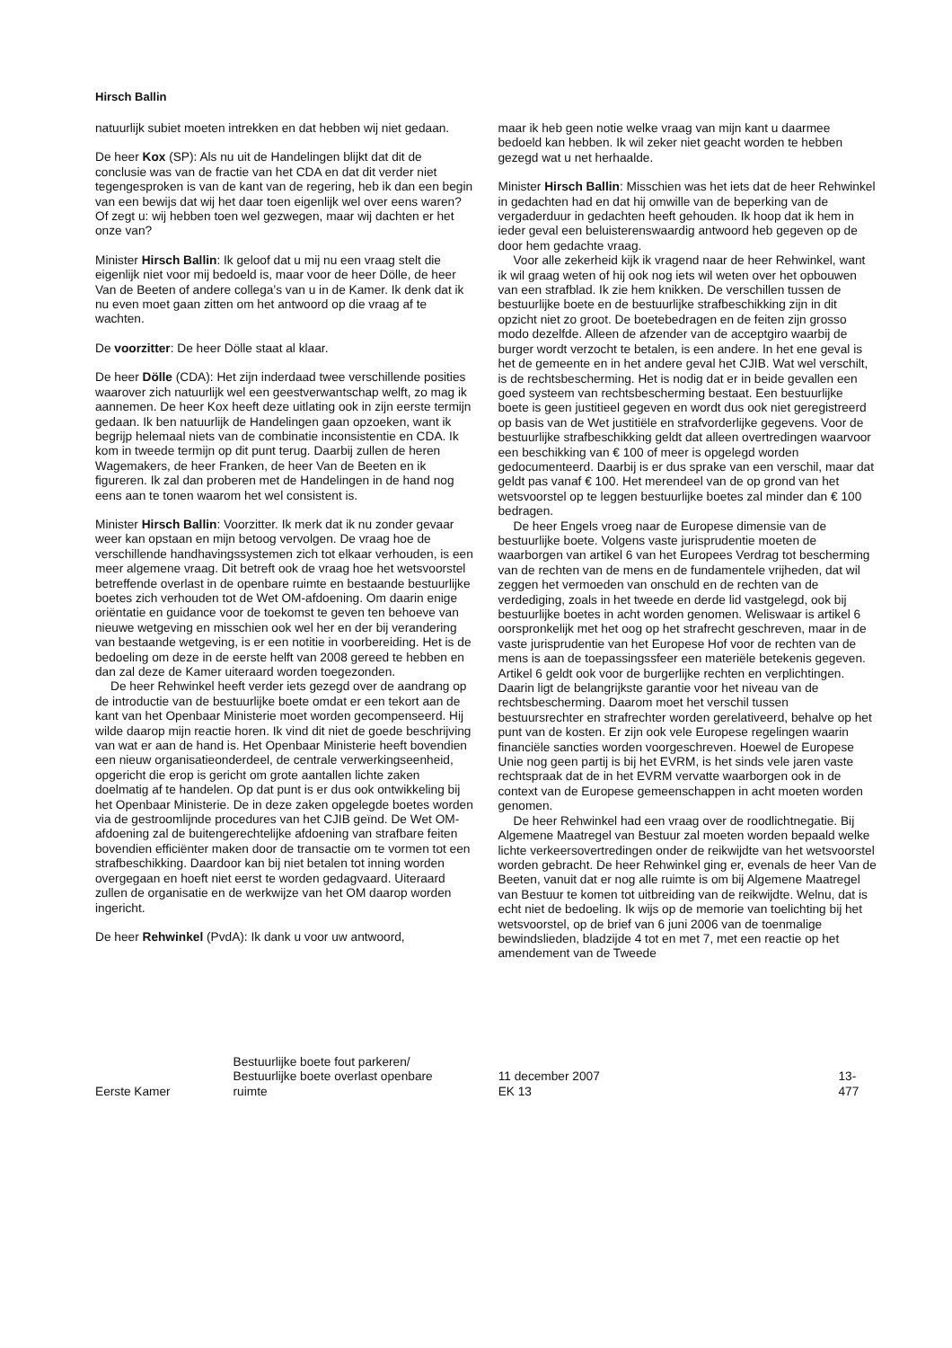Hirsch Ballin
natuurlijk subiet moeten intrekken en dat hebben wij niet gedaan.
De heer Kox (SP): Als nu uit de Handelingen blijkt dat dit de conclusie was van de fractie van het CDA en dat dit verder niet tegengesproken is van de kant van de regering, heb ik dan een begin van een bewijs dat wij het daar toen eigenlijk wel over eens waren? Of zegt u: wij hebben toen wel gezwegen, maar wij dachten er het onze van?
Minister Hirsch Ballin: Ik geloof dat u mij nu een vraag stelt die eigenlijk niet voor mij bedoeld is, maar voor de heer Dölle, de heer Van de Beeten of andere collega’s van u in de Kamer. Ik denk dat ik nu even moet gaan zitten om het antwoord op die vraag af te wachten.
De voorzitter: De heer Dölle staat al klaar.
De heer Dölle (CDA): Het zijn inderdaad twee verschillende posities waarover zich natuurlijk wel een geestverwantschap welft, zo mag ik aannemen. De heer Kox heeft deze uitlating ook in zijn eerste termijn gedaan. Ik ben natuurlijk de Handelingen gaan opzoeken, want ik begrijp helemaal niets van de combinatie inconsistentie en CDA. Ik kom in tweede termijn op dit punt terug. Daarbij zullen de heren Wagemakers, de heer Franken, de heer Van de Beeten en ik figureren. Ik zal dan proberen met de Handelingen in de hand nog eens aan te tonen waarom het wel consistent is.
Minister Hirsch Ballin: Voorzitter. Ik merk dat ik nu zonder gevaar weer kan opstaan en mijn betoog vervolgen. De vraag hoe de verschillende handhavingssystemen zich tot elkaar verhouden, is een meer algemene vraag. Dit betreft ook de vraag hoe het wetsvoorstel betreffende overlast in de openbare ruimte en bestaande bestuurlijke boetes zich verhouden tot de Wet OM-afdoening. Om daarin enige oriëntatie en guidance voor de toekomst te geven ten behoeve van nieuwe wetgeving en misschien ook wel her en der bij verandering van bestaande wetgeving, is er een notitie in voorbereiding. Het is de bedoeling om deze in de eerste helft van 2008 gereed te hebben en dan zal deze de Kamer uiteraard worden toegezonden.
De heer Rehwinkel heeft verder iets gezegd over de aandrang op de introductie van de bestuurlijke boete omdat er een tekort aan de kant van het Openbaar Ministerie moet worden gecompenseerd. Hij wilde daarop mijn reactie horen. Ik vind dit niet de goede beschrijving van wat er aan de hand is. Het Openbaar Ministerie heeft bovendien een nieuw organisatieonderdeel, de centrale verwerkingseenheid, opgericht die erop is gericht om grote aantallen lichte zaken doelmatig af te handelen. Op dat punt is er dus ook ontwikkeling bij het Openbaar Ministerie. De in deze zaken opgelegde boetes worden via de gestroomlijnde procedures van het CJIB geïnd. De Wet OM-afdoening zal de buitengerechtelijke afdoening van strafbare feiten bovendien efficiënter maken door de transactie om te vormen tot een strafbeschikking. Daardoor kan bij niet betalen tot inning worden overgegaan en hoeft niet eerst te worden gedagvaard. Uiteraard zullen de organisatie en de werkwijze van het OM daarop worden ingericht.
De heer Rehwinkel (PvdA): Ik dank u voor uw antwoord,
maar ik heb geen notie welke vraag van mijn kant u daarmee bedoeld kan hebben. Ik wil zeker niet geacht worden te hebben gezegd wat u net herhaalde.
Minister Hirsch Ballin: Misschien was het iets dat de heer Rehwinkel in gedachten had en dat hij omwille van de beperking van de vergaderduur in gedachten heeft gehouden. Ik hoop dat ik hem in ieder geval een beluisterenswaardig antwoord heb gegeven op de door hem gedachte vraag.
Voor alle zekerheid kijk ik vragend naar de heer Rehwinkel, want ik wil graag weten of hij ook nog iets wil weten over het opbouwen van een strafblad. Ik zie hem knikken. De verschillen tussen de bestuurlijke boete en de bestuurlijke strafbeschikking zijn in dit opzicht niet zo groot. De boetebedragen en de feiten zijn grosso modo dezelfde. Alleen de afzender van de acceptgiro waarbij de burger wordt verzocht te betalen, is een andere. In het ene geval is het de gemeente en in het andere geval het CJIB. Wat wel verschilt, is de rechtsbescherming. Het is nodig dat er in beide gevallen een goed systeem van rechtsbescherming bestaat. Een bestuurlijke boete is geen justitieel gegeven en wordt dus ook niet geregistreerd op basis van de Wet justitiële en strafvorderlijke gegevens. Voor de bestuurlijke strafbeschikking geldt dat alleen overtredingen waarvoor een beschikking van € 100 of meer is opgelegd worden gedocumenteerd. Daarbij is er dus sprake van een verschil, maar dat geldt pas vanaf € 100. Het merendeel van de op grond van het wetsvoorstel op te leggen bestuurlijke boetes zal minder dan € 100 bedragen.
De heer Engels vroeg naar de Europese dimensie van de bestuurlijke boete. Volgens vaste jurisprudentie moeten de waarborgen van artikel 6 van het Europees Verdrag tot bescherming van de rechten van de mens en de fundamentele vrijheden, dat wil zeggen het vermoeden van onschuld en de rechten van de verdediging, zoals in het tweede en derde lid vastgelegd, ook bij bestuurlijke boetes in acht worden genomen. Weliswaar is artikel 6 oorspronkelijk met het oog op het strafrecht geschreven, maar in de vaste jurisprudentie van het Europese Hof voor de rechten van de mens is aan de toepassingssfeer een materiële betekenis gegeven. Artikel 6 geldt ook voor de burgerlijke rechten en verplichtingen. Daarin ligt de belangrijkste garantie voor het niveau van de rechtsbescherming. Daarom moet het verschil tussen bestuursrechter en strafrechter worden gerelativeerd, behalve op het punt van de kosten. Er zijn ook vele Europese regelingen waarin financiële sancties worden voorgeschreven. Hoewel de Europese Unie nog geen partij is bij het EVRM, is het sinds vele jaren vaste rechtspraak dat de in het EVRM vervatte waarborgen ook in de context van de Europese gemeenschappen in acht moeten worden genomen.
De heer Rehwinkel had een vraag over de roodlichtnegatie. Bij Algemene Maatregel van Bestuur zal moeten worden bepaald welke lichte verkeersovertredingen onder de reikwijdte van het wetsvoorstel worden gebracht. De heer Rehwinkel ging er, evenals de heer Van de Beeten, vanuit dat er nog alle ruimte is om bij Algemene Maatregel van Bestuur te komen tot uitbreiding van de reikwijdte. Welnu, dat is echt niet de bedoeling. Ik wijs op de memorie van toelichting bij het wetsvoorstel, op de brief van 6 juni 2006 van de toenmalige bewindslieden, bladzijde 4 tot en met 7, met een reactie op het amendement van de Tweede
Eerste Kamer
Bestuurlijke boete fout parkeren/
Bestuurlijke boete overlast openbare
ruimte
11 december 2007
EK 13
13-477